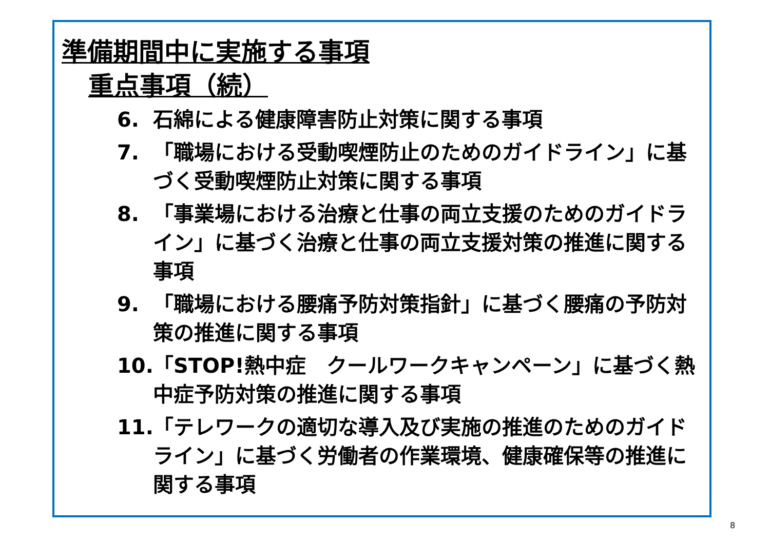準備期間中に実施する事項
重点事項（続）
6. 石綿による健康障害防止対策に関する事項
7. 「職場における受動喫煙防止のためのガイドライン」に基づく受動喫煙防止対策に関する事項
8. 「事業場における治療と仕事の両立支援のためのガイドライン」に基づく治療と仕事の両立支援対策の推進に関する事項
9. 「職場における腰痛予防対策指針」に基づく腰痛の予防対策の推進に関する事項
10. 「STOP!熱中症　クールワークキャンペーン」に基づく熱中症予防対策の推進に関する事項
11. 「テレワークの適切な導入及び実施の推進のためのガイドライン」に基づく労働者の作業環境、健康確保等の推進に関する事項
8